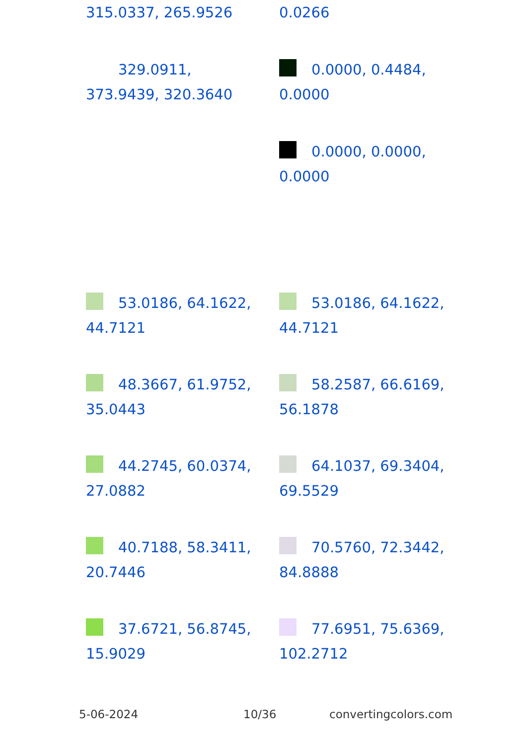315.0337, 265.9526 0.0266
329.0911, 373.9439, 320.3640
0.0000, 0.4484, 0.0000
0.0000, 0.0000, 0.0000
53.0186, 64.1622, 44.7121
53.0186, 64.1622, 44.7121
48.3667, 61.9752, 35.0443
58.2587, 66.6169, 56.1878
44.2745, 60.0374, 27.0882
64.1037, 69.3404, 69.5529
40.7188, 58.3411, 20.7446
70.5760, 72.3442, 84.8888
37.6721, 56.8745, 15.9029
77.6951, 75.6369, 102.2712
5-06-2024 10/36 convertingcolors.com